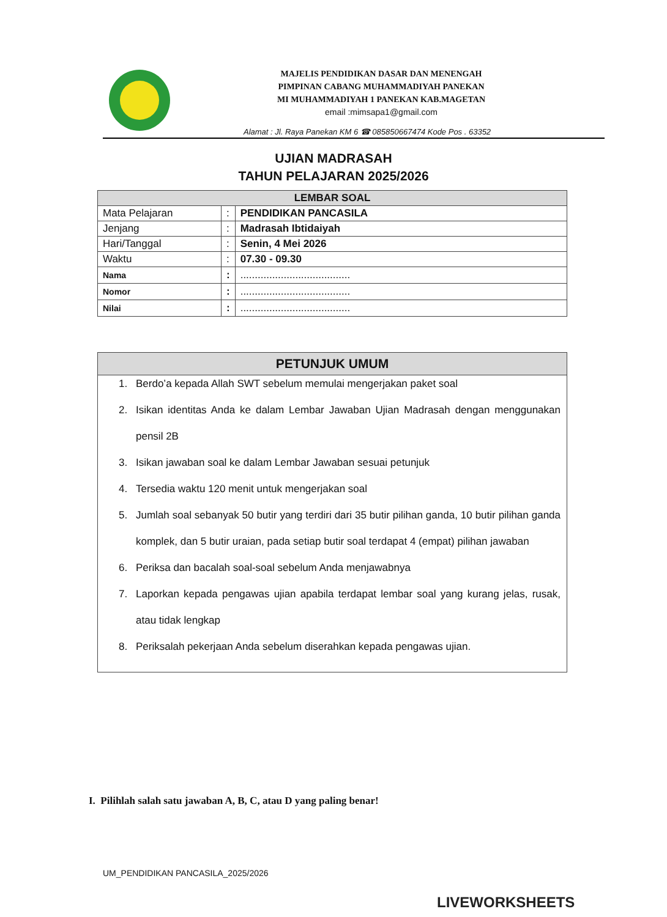MAJELIS PENDIDIKAN DASAR DAN MENENGAH
PIMPINAN CABANG MUHAMMADIYAH PANEKAN
MI MUHAMMADIYAH 1 PANEKAN KAB.MAGETAN
email :mimsapa1@gmail.com
Alamat : Jl. Raya Panekan KM 6 ☎ 085850667474 Kode Pos . 63352
UJIAN MADRASAH
TAHUN PELAJARAN 2025/2026
| LEMBAR SOAL | | |
| --- | --- | --- |
| Mata Pelajaran | : | PENDIDIKAN PANCASILA |
| Jenjang | : | Madrasah Ibtidaiyah |
| Hari/Tanggal | : | Senin, 4 Mei 2026 |
| Waktu | : | 07.30 - 09.30 |
| Nama | : | ...................................... |
| Nomor | : | ...................................... |
| Nilai | : | ...................................... |
PETUNJUK UMUM
1. Berdo’a kepada Allah SWT sebelum memulai mengerjakan paket soal
2. Isikan identitas Anda ke dalam Lembar Jawaban Ujian Madrasah dengan menggunakan pensil 2B
3. Isikan jawaban soal ke dalam Lembar Jawaban sesuai petunjuk
4. Tersedia waktu 120 menit untuk mengerjakan soal
5. Jumlah soal sebanyak 50 butir yang terdiri dari 35 butir pilihan ganda, 10 butir pilihan ganda komplek, dan 5 butir uraian, pada setiap butir soal terdapat 4 (empat) pilihan jawaban
6. Periksa dan bacalah soal-soal sebelum Anda menjawabnya
7. Laporkan kepada pengawas ujian apabila terdapat lembar soal yang kurang jelas, rusak, atau tidak lengkap
8. Periksalah pekerjaan Anda sebelum diserahkan kepada pengawas ujian.
I. Pilihlah salah satu jawaban A, B, C, atau D yang paling benar!
UM_PENDIDIKAN PANCASILA_2025/2026
LIVEWORKSHEETS